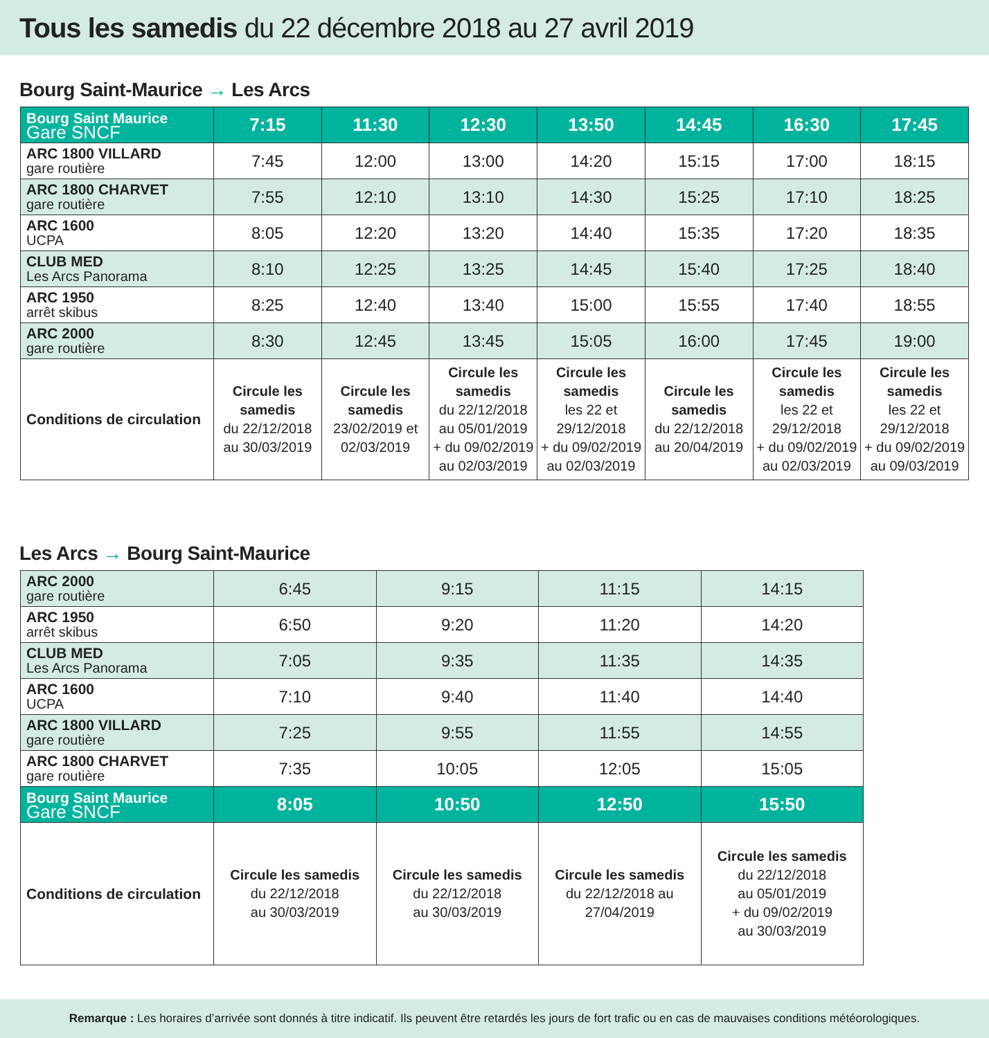Tous les samedis du 22 décembre 2018 au 27 avril 2019
Bourg Saint-Maurice → Les Arcs
| Bourg Saint Maurice Gare SNCF | 7:15 | 11:30 | 12:30 | 13:50 | 14:45 | 16:30 | 17:45 |
| ARC 1800 VILLARD gare routière | 7:45 | 12:00 | 13:00 | 14:20 | 15:15 | 17:00 | 18:15 |
| ARC 1800 CHARVET gare routière | 7:55 | 12:10 | 13:10 | 14:30 | 15:25 | 17:10 | 18:25 |
| ARC 1600 UCPA | 8:05 | 12:20 | 13:20 | 14:40 | 15:35 | 17:20 | 18:35 |
| CLUB MED Les Arcs Panorama | 8:10 | 12:25 | 13:25 | 14:45 | 15:40 | 17:25 | 18:40 |
| ARC 1950 arrêt skibus | 8:25 | 12:40 | 13:40 | 15:00 | 15:55 | 17:40 | 18:55 |
| ARC 2000 gare routière | 8:30 | 12:45 | 13:45 | 15:05 | 16:00 | 17:45 | 19:00 |
| Conditions de circulation | Circule les samedis du 22/12/2018 au 30/03/2019 | Circule les samedis 23/02/2019 et 02/03/2019 | Circule les samedis du 22/12/2018 au 05/01/2019 + du 09/02/2019 au 02/03/2019 | Circule les samedis les 22 et 29/12/2018 + du 09/02/2019 au 02/03/2019 | Circule les samedis du 22/12/2018 au 20/04/2019 | Circule les samedis les 22 et 29/12/2018 + du 09/02/2019 au 02/03/2019 | Circule les samedis les 22 et 29/12/2018 + du 09/02/2019 au 09/03/2019 |
Les Arcs → Bourg Saint-Maurice
| ARC 2000 gare routière | 6:45 | 9:15 | 11:15 | 14:15 |
| ARC 1950 arrêt skibus | 6:50 | 9:20 | 11:20 | 14:20 |
| CLUB MED Les Arcs Panorama | 7:05 | 9:35 | 11:35 | 14:35 |
| ARC 1600 UCPA | 7:10 | 9:40 | 11:40 | 14:40 |
| ARC 1800 VILLARD gare routière | 7:25 | 9:55 | 11:55 | 14:55 |
| ARC 1800 CHARVET gare routière | 7:35 | 10:05 | 12:05 | 15:05 |
| Bourg Saint Maurice Gare SNCF | 8:05 | 10:50 | 12:50 | 15:50 |
| Conditions de circulation | Circule les samedis du 22/12/2018 au 30/03/2019 | Circule les samedis du 22/12/2018 au 30/03/2019 | Circule les samedis du 22/12/2018 au 27/04/2019 | Circule les samedis du 22/12/2018 au 05/01/2019 + du 09/02/2019 au 30/03/2019 |
Remarque : Les horaires d’arrivée sont donnés à titre indicatif. Ils peuvent être retardés les jours de fort trafic ou en cas de mauvaises conditions météorologiques.